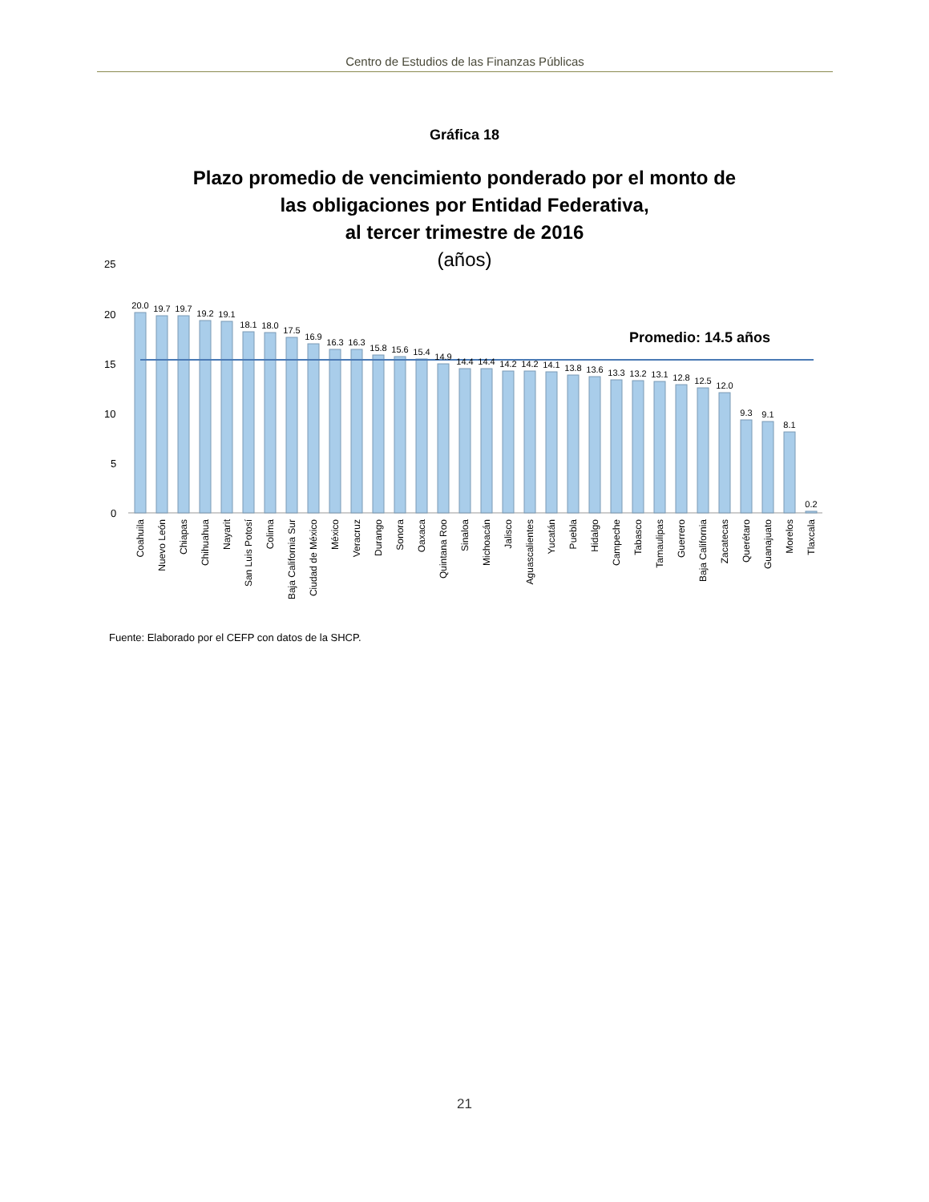Centro de Estudios de las Finanzas Públicas
Gráfica 18
Plazo promedio de vencimiento ponderado por el monto de
las obligaciones por Entidad Federativa,
al tercer trimestre de 2016
(años)
25
20
15
10
5
0
Promedio: 14.5 años
20.0
19.7
19.7
19.2
19.1
18.1
18.0
17.5
16.9
16.3
16.3
15.8
15.6
15.4
14.9
14.4
14.4
14.2
14.2
14.1
13.8
13.6
13.3
13.2
13.1
12.8
12.5
12.0
9.3
9.1
8.1
0.2
Coahuila
Nuevo León
Chiapas
Chihuahua
Nayarit
San Luis Potosí
Colima
Baja California Sur
Ciudad de México
México
Veracruz
Durango
Sonora
Oaxaca
Quintana Roo
Sinaloa
Michoacán
Jalisco
Aguascalientes
Yucatán
Puebla
Hidalgo
Campeche
Tabasco
Tamaulipas
Guerrero
Baja California
Zacatecas
Querétaro
Guanajuato
Morelos
Tlaxcala
Fuente: Elaborado por el CEFP con datos de la SHCP.
21